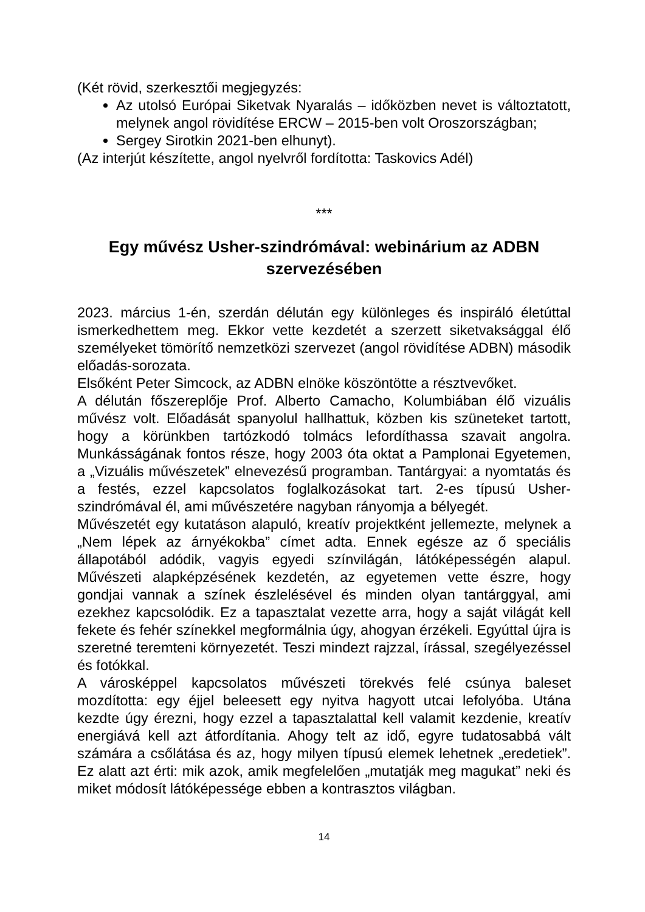(Két rövid, szerkesztői megjegyzés:
Az utolsó Európai Siketvak Nyaralás – időközben nevet is változtatott, melynek angol rövidítése ERCW – 2015-ben volt Oroszországban;
Sergey Sirotkin 2021-ben elhunyt).
(Az interjút készítette, angol nyelvről fordította: Taskovics Adél)
***
Egy művész Usher-szindrómával: webinárium az ADBN szervezésében
2023. március 1-én, szerdán délután egy különleges és inspiráló életúttal ismerkedhettem meg. Ekkor vette kezdetét a szerzett siketvaksággal élő személyeket tömörítő nemzetközi szervezet (angol rövidítése ADBN) második előadás-sorozata.
Elsőként Peter Simcock, az ADBN elnöke köszöntötte a résztvevőket.
A délután főszereplője Prof. Alberto Camacho, Kolumbiában élő vizuális művész volt. Előadását spanyolul hallhattuk, közben kis szüneteket tartott, hogy a körünkben tartózkodó tolmács lefordíthassa szavait angolra. Munkásságának fontos része, hogy 2003 óta oktat a Pamplonai Egyetemen, a „Vizuális művészetek” elnevezésű programban. Tantárgyai: a nyomtatás és a festés, ezzel kapcsolatos foglalkozásokat tart. 2-es típusú Usher-szindrómával él, ami művészetére nagyban rányomja a bélyegét.
Művészetét egy kutatáson alapuló, kreatív projektként jellemezte, melynek a „Nem lépek az árnyékokba” címet adta. Ennek egésze az ő speciális állapotából adódik, vagyis egyedi színvilágán, látóképességén alapul. Művészeti alapképzésének kezdetén, az egyetemen vette észre, hogy gondjai vannak a színek észlelésével és minden olyan tantárggyal, ami ezekhez kapcsolódik. Ez a tapasztalat vezette arra, hogy a saját világát kell fekete és fehér színekkel megformálnia úgy, ahogyan érzékeli. Egyúttal újra is szeretné teremteni környezetét. Teszi mindezt rajzzal, írással, szegélyezéssel és fotókkal.
A városképpel kapcsolatos művészeti törekvés felé csúnya baleset mozdította: egy éjjel beleesett egy nyitva hagyott utcai lefolyóba. Utána kezdte úgy érezni, hogy ezzel a tapasztalattal kell valamit kezdenie, kreatív energiává kell azt átfordítania. Ahogy telt az idő, egyre tudatosabbá vált számára a csőlátása és az, hogy milyen típusú elemek lehetnek „eredetiek”. Ez alatt azt érti: mik azok, amik megfelelően „mutatják meg magukat” neki és miket módosít látóképessége ebben a kontrasztos világban.
14